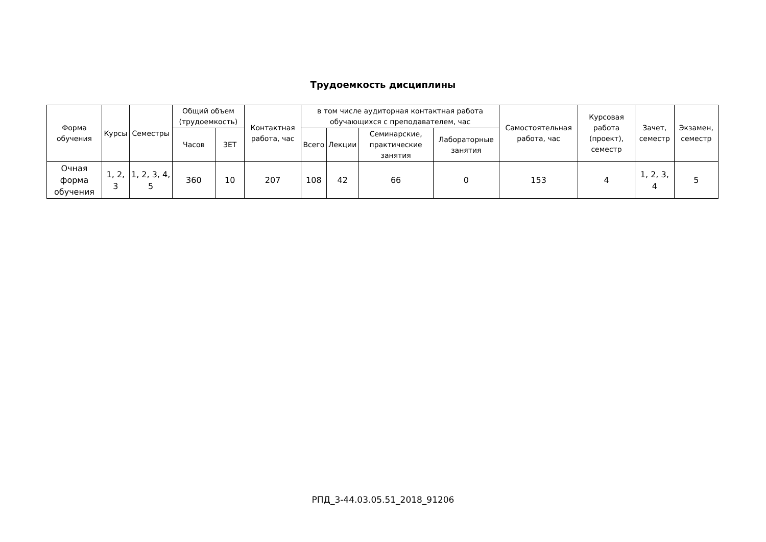Трудоемкость дисциплины
| Форма обучения | Курсы | Семестры | Общий объем (трудоемкость) | | Контактная работа, час | в том числе аудиторная контактная работа обучающихся с преподавателем, час | | | | Самостоятельная работа, час | Курсовая работа (проект), семестр | Зачет, семестр | Экзамен, семестр |
| --- | --- | --- | --- | --- | --- | --- | --- | --- | --- | --- | --- | --- | --- |
| | | | Часов | ЗЕТ | | Всего | Лекции | Семинарские, практические занятия | Лабораторные занятия | | | | |
| Очная форма обучения | 1, 2, 3 | 1, 2, 3, 4, 5 | 360 | 10 | 207 | 108 | 42 | 66 | 0 | 153 | 4 | 1, 2, 3, 4 | 5 |
РПД_3-44.03.05.51_2018_91206